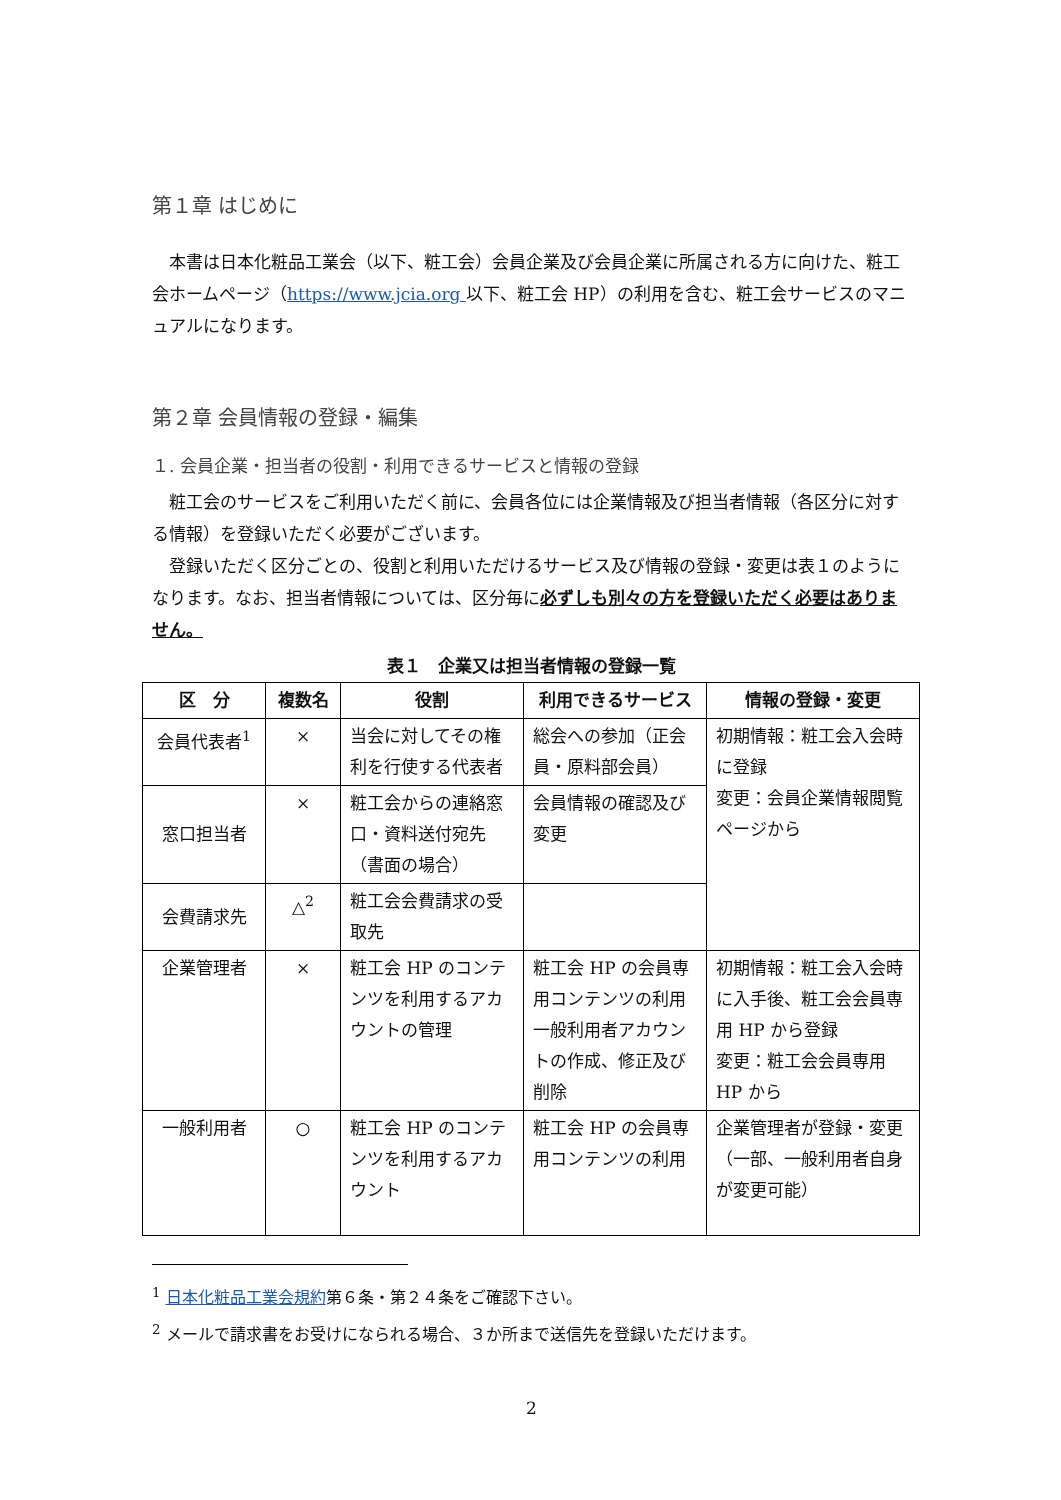第１章 はじめに
本書は日本化粧品工業会（以下、粧工会）会員企業及び会員企業に所属される方に向けた、粧工会ホームページ（https://www.jcia.org 以下、粧工会 HP）の利用を含む、粧工会サービスのマニュアルになります。
第２章 会員情報の登録・編集
１. 会員企業・担当者の役割・利用できるサービスと情報の登録
粧工会のサービスをご利用いただく前に、会員各位には企業情報及び担当者情報（各区分に対する情報）を登録いただく必要がございます。
登録いただく区分ごとの、役割と利用いただけるサービス及び情報の登録・変更は表１のようになります。なお、担当者情報については、区分毎に必ずしも別々の方を登録いただく必要はありません。
表１　企業又は担当者情報の登録一覧
| 区 分 | 複数名 | 役割 | 利用できるサービス | 情報の登録・変更 |
| --- | --- | --- | --- | --- |
| 会員代表者<sup>1</sup> | × | 当会に対してその権利を行使する代表者 | 総会への参加（正会員・原料部会員） | 初期情報：粧工会入会時に登録 変更：会員企業情報閲覧ページから |
| 窓口担当者 | × | 粧工会からの連絡窓口・資料送付宛先（書面の場合） | 会員情報の確認及び変更 | |
| 会費請求先 | △<sup>2</sup> | 粧工会会費請求の受取先 | | |
| 企業管理者 | × | 粧工会 HP のコンテンツを利用するアカウントの管理 | 粧工会 HP の会員専用コンテンツの利用 一般利用者アカウントの作成、修正及び削除 | 初期情報：粧工会入会時に入手後、粧工会会員専用 HP から登録 変更：粧工会会員専用 HP から |
| 一般利用者 | ○ | 粧工会 HP のコンテンツを利用するアカウント | 粧工会 HP の会員専用コンテンツの利用 | 企業管理者が登録・変更（一部、一般利用者自身が変更可能） |
<sup>1</sup> 日本化粧品工業会規約第６条・第２４条をご確認下さい。
<sup>2</sup> メールで請求書をお受けになられる場合、３か所まで送信先を登録いただけます。
2